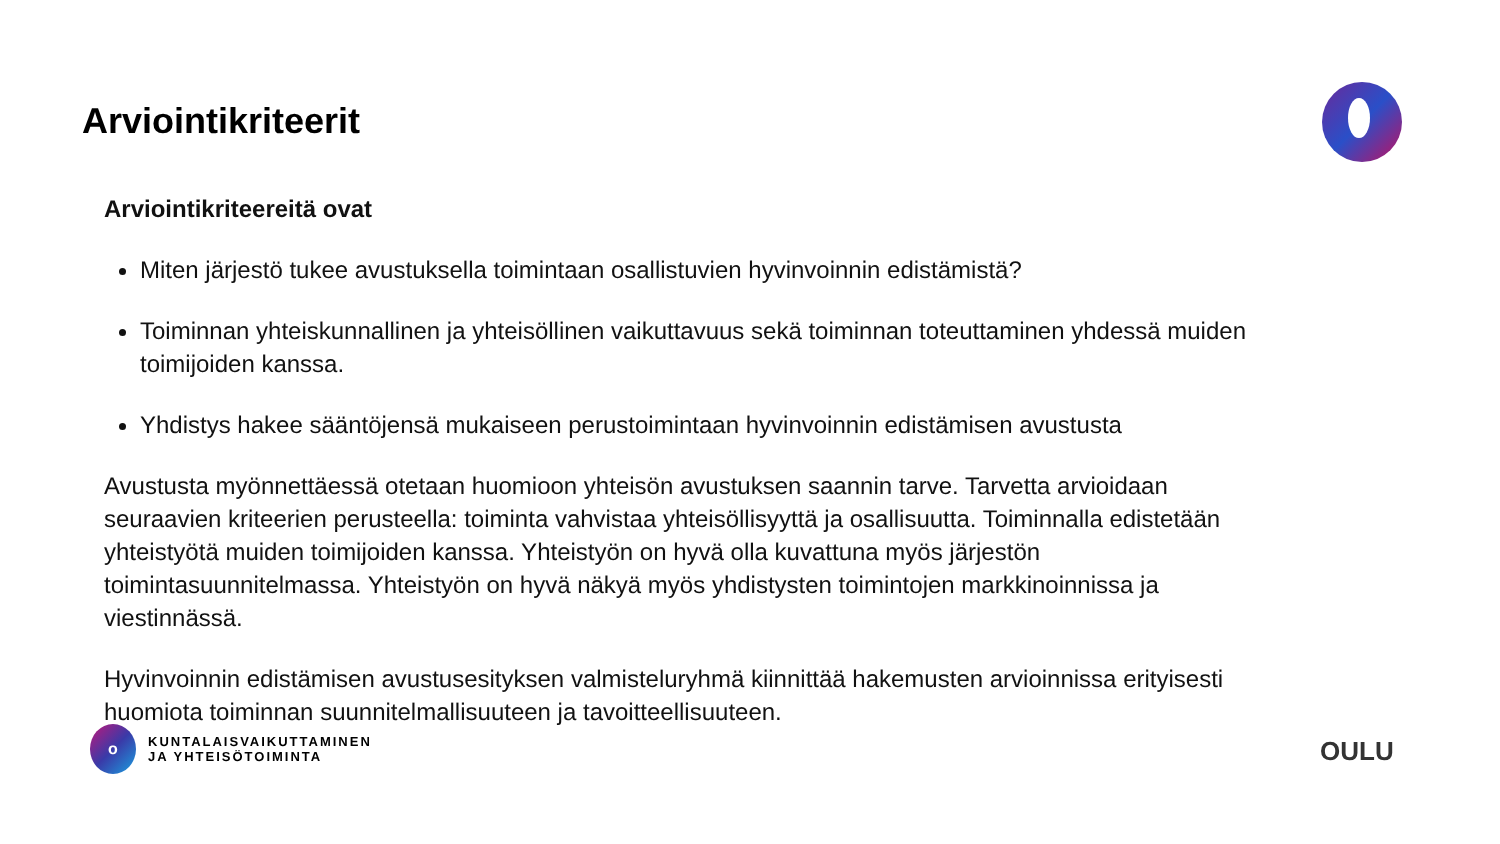Arviointikriteerit
Arviointikriteereitä ovat
Miten järjestö tukee avustuksella toimintaan osallistuvien hyvinvoinnin edistämistä?
Toiminnan yhteiskunnallinen ja yhteisöllinen vaikuttavuus sekä toiminnan toteuttaminen yhdessä muiden toimijoiden kanssa.
Yhdistys hakee sääntöjensä mukaiseen perustoimintaan hyvinvoinnin edistämisen avustusta
Avustusta myönnettäessä otetaan huomioon yhteisön avustuksen saannin tarve. Tarvetta arvioidaan seuraavien kriteerien perusteella: toiminta vahvistaa yhteisöllisyyttä ja osallisuutta. Toiminnalla edistetään yhteistyötä muiden toimijoiden kanssa. Yhteistyön on hyvä olla kuvattuna myös järjestön toimintasuunnitelmassa. Yhteistyön on hyvä näkyä myös yhdistysten toimintojen markkinoinnissa ja viestinnässä.
Hyvinvoinnin edistämisen avustusesityksen valmisteluryhmä kiinnittää hakemusten arvioinnissa erityisesti huomiota toiminnan suunnitelmallisuuteen ja tavoitteellisuuteen.
o
KUNTALAISVAIKUTTAMINEN
JA YHTEISÖTOIMINTA
OULU